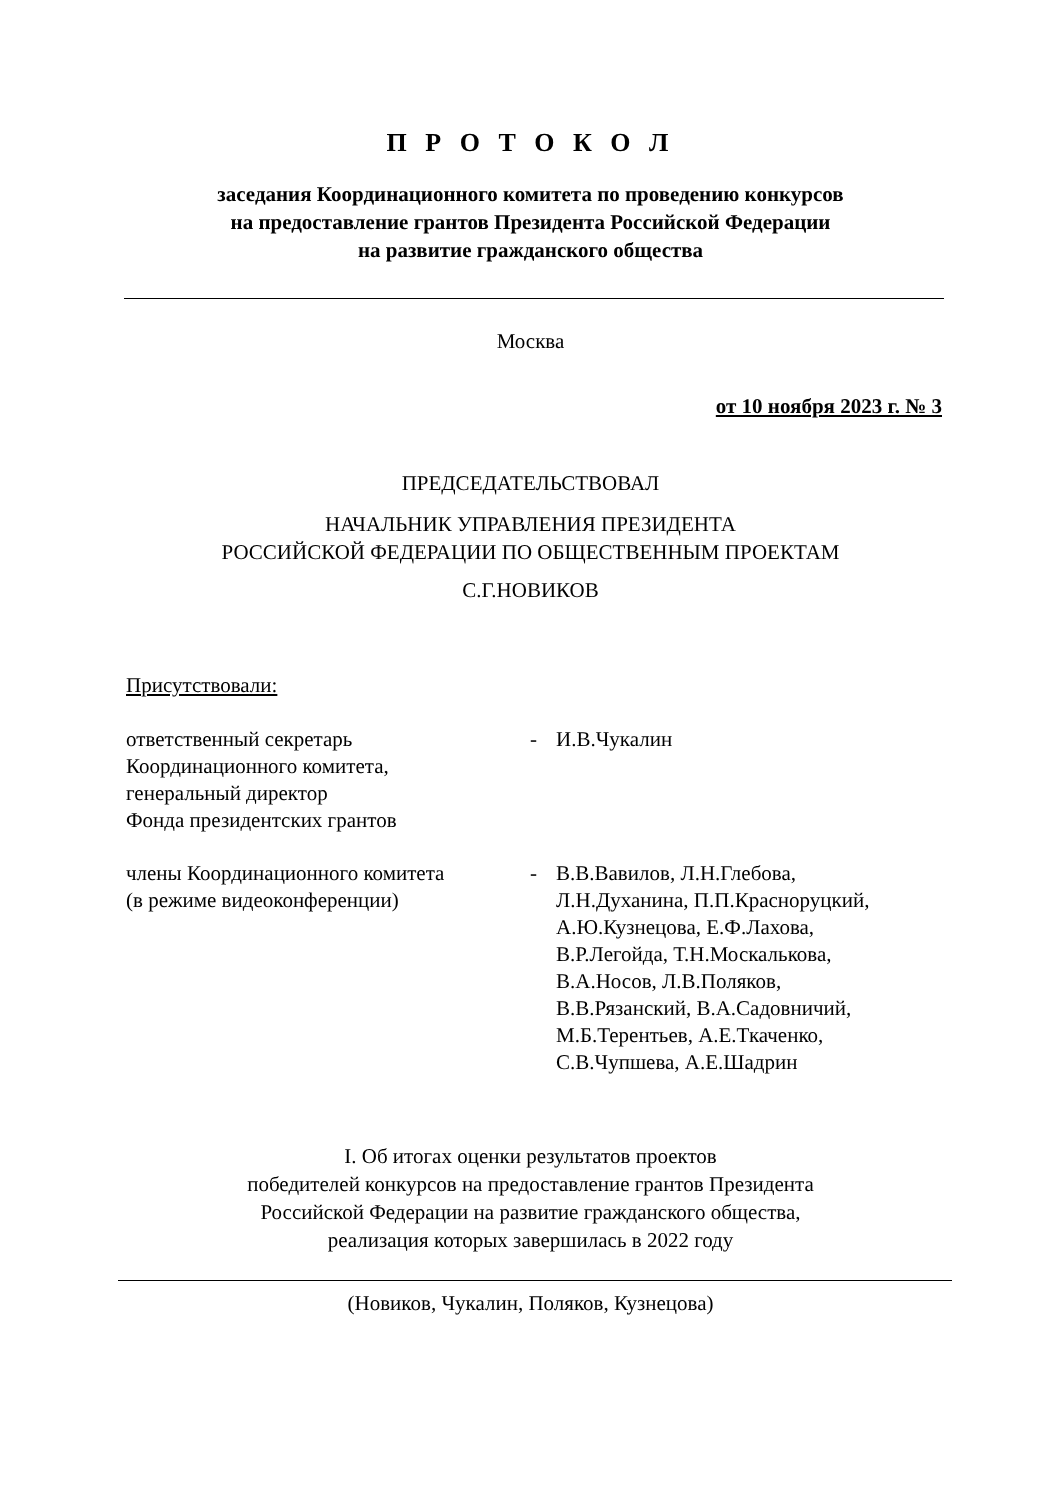П Р О Т О К О Л
заседания Координационного комитета по проведению конкурсов
на предоставление грантов Президента Российской Федерации
на развитие гражданского общества
Москва
от 10 ноября 2023 г. № 3
ПРЕДСЕДАТЕЛЬСТВОВАЛ
НАЧАЛЬНИК УПРАВЛЕНИЯ ПРЕЗИДЕНТА
РОССИЙСКОЙ ФЕДЕРАЦИИ ПО ОБЩЕСТВЕННЫМ ПРОЕКТАМ
С.Г.НОВИКОВ
Присутствовали:
| ответственный секретарь Координационного комитета, генеральный директор Фонда президентских грантов | - | И.В.Чукалин |
| члены Координационного комитета (в режиме видеоконференции) | - | В.В.Вавилов, Л.Н.Глебова, Л.Н.Духанина, П.П.Красноруцкий, А.Ю.Кузнецова, Е.Ф.Лахова, В.Р.Легойда, Т.Н.Москалькова, В.А.Носов, Л.В.Поляков, В.В.Рязанский, В.А.Садовничий, М.Б.Терентьев, А.Е.Ткаченко, С.В.Чупшева, А.Е.Шадрин |
I. Об итогах оценки результатов проектов
победителей конкурсов на предоставление грантов Президента
Российской Федерации на развитие гражданского общества,
реализация которых завершилась в 2022 году
(Новиков, Чукалин, Поляков, Кузнецова)